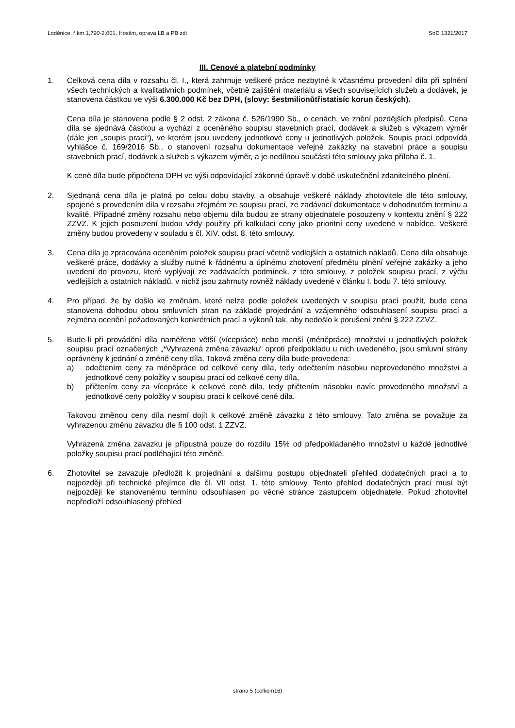Loděnice, ř.km 1,790-2,001, Hostim, oprava LB a PB zdi SoD 1321/2017
III. Cenové a platební podmínky
1. Celková cena díla v rozsahu čl. I., která zahrnuje veškeré práce nezbytné k včasnému provedení díla při splnění všech technických a kvalitativních podmínek, včetně zajištění materiálu a všech souvisejících služeb a dodávek, je stanovena částkou ve výši 6.300.000 Kč bez DPH, (slovy: šestmilionůtřistatisíc korun českých).
Cena díla je stanovena podle § 2 odst. 2 zákona č. 526/1990 Sb., o cenách, ve znění pozdějších předpisů. Cena díla se sjednává částkou a vychází z oceněného soupisu stavebních prací, dodávek a služeb s výkazem výměr (dále jen „soupis prací“), ve kterém jsou uvedeny jednotkové ceny u jednotlivých položek. Soupis prací odpovídá vyhlášce č. 169/2016 Sb., o stanovení rozsahu dokumentace veřejné zakázky na stavební práce a soupisu stavebních prací, dodávek a služeb s výkazem výměr, a je nedílnou součástí této smlouvy jako příloha č. 1.
K ceně díla bude připočtena DPH ve výši odpovídající zákonné úpravě v době uskutečnění zdanitelného plnění.
2. Sjednaná cena díla je platná po celou dobu stavby, a obsahuje veškeré náklady zhotovitele dle této smlouvy, spojené s provedením díla v rozsahu zřejmém ze soupisu prací, ze zadávací dokumentace v dohodnutém termínu a kvalitě. Případné změny rozsahu nebo objemu díla budou ze strany objednatele posouzeny v kontextu znění § 222 ZZVZ. K jejich posouzení budou vždy použity při kalkulaci ceny jako prioritní ceny uvedené v nabídce. Veškeré změny budou provedeny v souladu s čl. XIV. odst. 8. této smlouvy.
3. Cena díla je zpracována oceněním položek soupisu prací včetně vedlejších a ostatních nákladů. Cena díla obsahuje veškeré práce, dodávky a služby nutné k řádnému a úplnému zhotovení předmětu plnění veřejné zakázky a jeho uvedení do provozu, které vyplývají ze zadávacích podmínek, z této smlouvy, z položek soupisu prací, z výčtu vedlejších a ostatních nákladů, v nichž jsou zahrnuty rovněž náklady uvedené v článku I. bodu 7. této smlouvy.
4. Pro případ, že by došlo ke změnám, které nelze podle položek uvedených v soupisu prací použít, bude cena stanovena dohodou obou smluvních stran na základě projednání a vzájemného odsouhlasení soupisu prací a zejména ocenění požadovaných konkrétních prací a výkonů tak, aby nedošlo k porušení znění § 222 ZZVZ.
5. Bude-li při provádění díla naměřeno větší (vícepráce) nebo menší (méněpráce) množství u jednotlivých položek soupisu prací označených „*Vyhrazená změna závazku“ oproti předpokladu u nich uvedeného, jsou smluvní strany oprávněny k jednání o změně ceny díla. Taková změna ceny díla bude provedena:
a) odečtením ceny za méněpráce od celkové ceny díla, tedy odečtením násobku neprovedeného množství a jednotkové ceny položky v soupisu prací od celkové ceny díla,
b) přičtením ceny za vícepráce k celkové ceně díla, tedy přičtením násobku navíc provedeného množství a jednotkové ceny položky v soupisu prací k celkové ceně díla.
Takovou změnou ceny díla nesmí dojít k celkové změně závazku z této smlouvy. Tato změna se považuje za vyhrazenou změnu závazku dle § 100 odst. 1 ZZVZ.
Vyhrazená změna závazku je přípustná pouze do rozdílu 15% od předpokládaného množství u každé jednotlivé položky soupisu prací podléhající této změně.
6. Zhotovitel se zavazuje předložit k projednání a dalšímu postupu objednateli přehled dodatečných prací a to nejpozději při technické přejímce dle čl. VII odst. 1. této smlouvy. Tento přehled dodatečných prací musí být nejpozději ke stanovenému termínu odsouhlasen po věcné stránce zástupcem objednatele. Pokud zhotovitel nepředloží odsouhlasený přehled
strana 5 (celkem16)